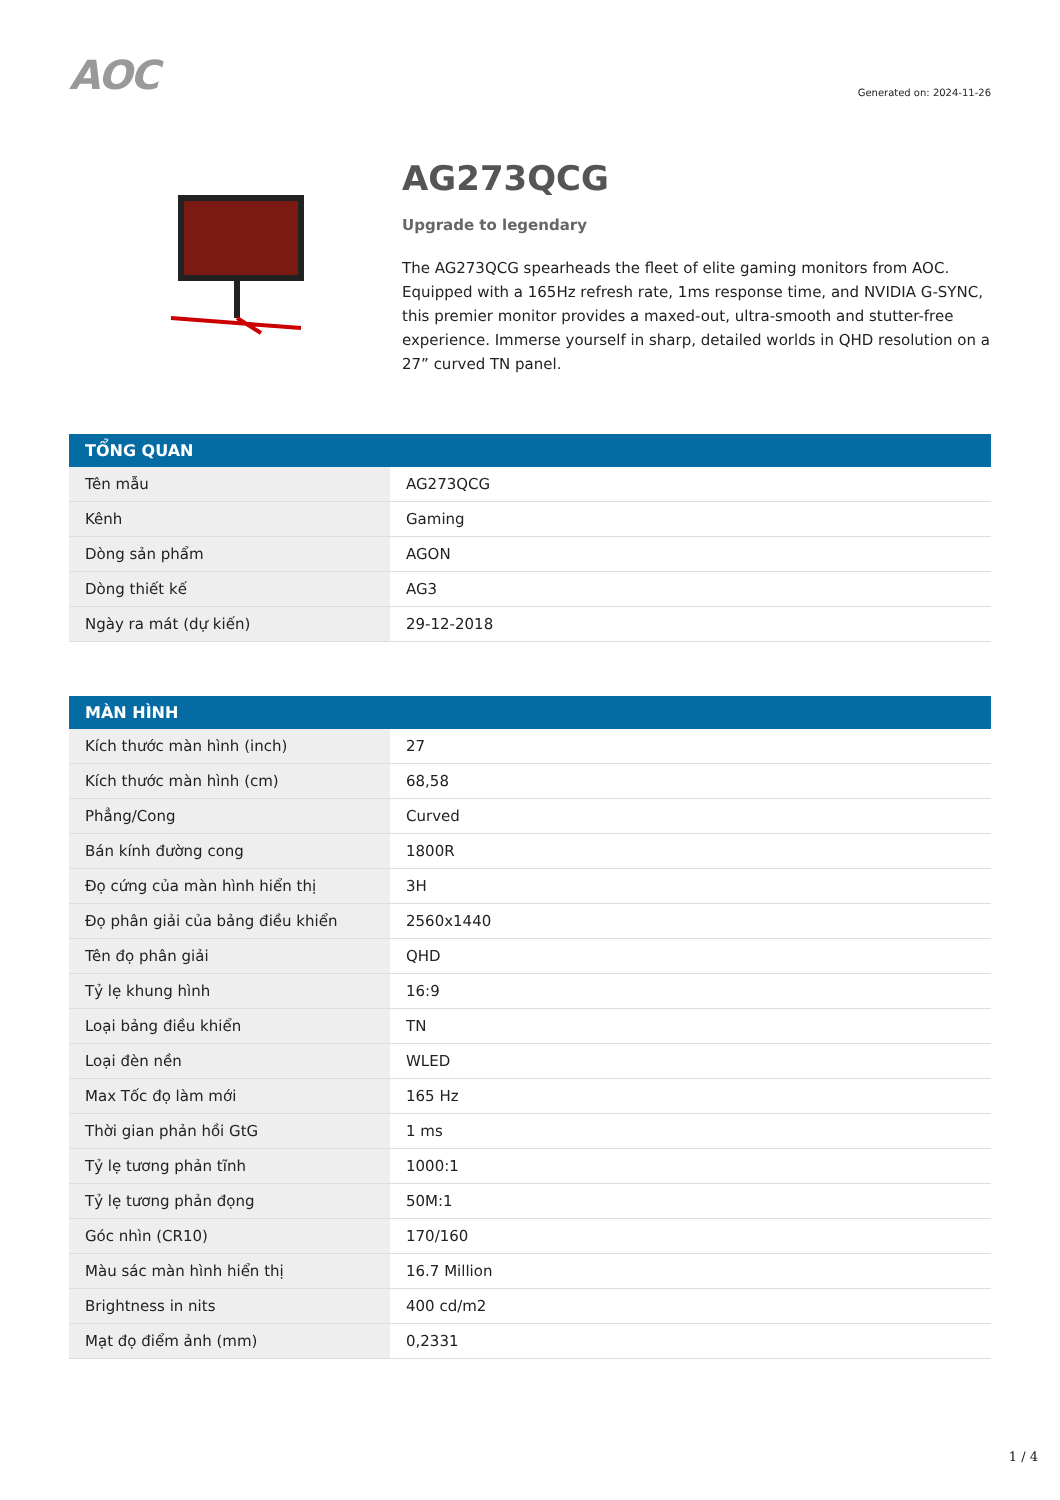AOC
Generated on: 2024-11-26
AG273QCG
Upgrade to legendary
The AG273QCG spearheads the fleet of elite gaming monitors from AOC. Equipped with a 165Hz refresh rate, 1ms response time, and NVIDIA G-SYNC, this premier monitor provides a maxed-out, ultra-smooth and stutter-free experience. Immerse yourself in sharp, detailed worlds in QHD resolution on a 27” curved TN panel.
| TỔNG QUAN | |
| --- | --- |
| Tên mẫu | AG273QCG |
| Kênh | Gaming |
| Dòng sản phẩm | AGON |
| Dòng thiết kế | AG3 |
| Ngày ra mát (dự kiến) | 29-12-2018 |
| MÀN HÌNH | |
| --- | --- |
| Kích thước màn hình (inch) | 27 |
| Kích thước màn hình (cm) | 68,58 |
| Phẳng/Cong | Curved |
| Bán kính đường cong | 1800R |
| Đọ cứng của màn hình hiển thị | 3H |
| Đọ phân giải của bảng điều khiển | 2560x1440 |
| Tên đọ phân giải | QHD |
| Tỷ lẹ khung hình | 16:9 |
| Loại bảng điều khiển | TN |
| Loại đèn nền | WLED |
| Max Tốc đọ làm mới | 165 Hz |
| Thời gian phản hồi GtG | 1 ms |
| Tỷ lẹ tương phản tĩnh | 1000:1 |
| Tỷ lẹ tương phản đọng | 50M:1 |
| Góc nhìn (CR10) | 170/160 |
| Màu sác màn hình hiển thị | 16.7 Million |
| Brightness in nits | 400 cd/m2 |
| Mạt đọ điểm ảnh (mm) | 0,2331 |
1 / 4